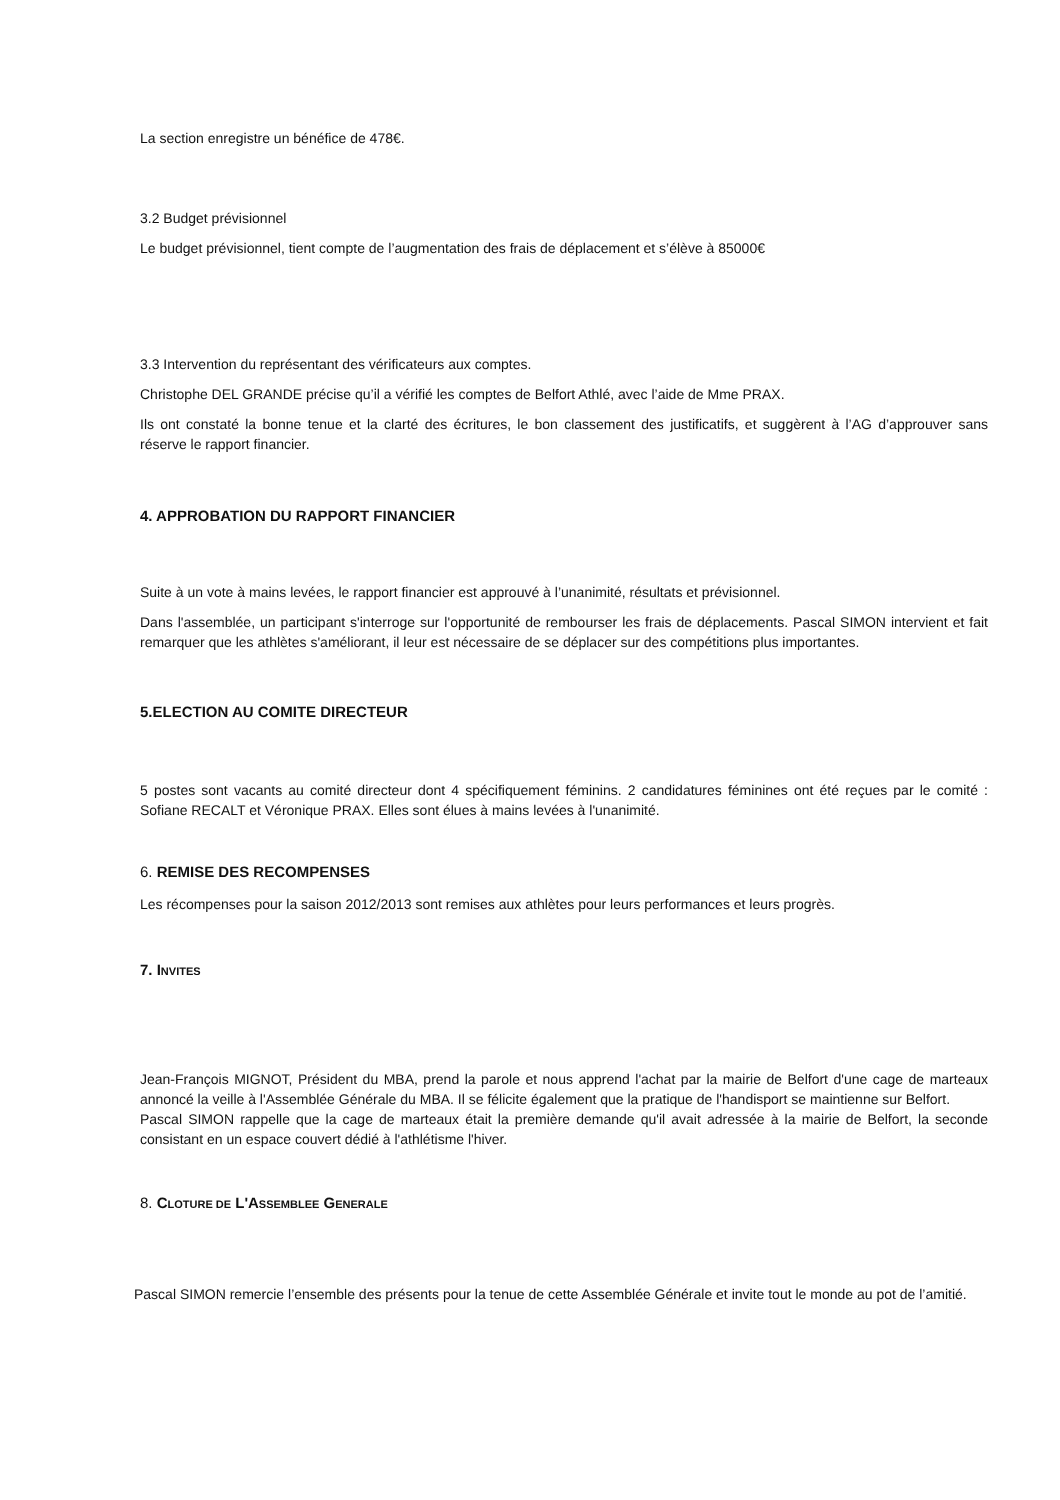La section enregistre un bénéfice de 478€.
3.2 Budget prévisionnel
Le budget prévisionnel, tient compte de l’augmentation des frais de déplacement et s’élève à 85000€
3.3 Intervention du représentant des vérificateurs aux comptes.
Christophe DEL GRANDE précise qu’il a vérifié les comptes de Belfort Athlé, avec l’aide de Mme PRAX.
Ils ont constaté la bonne tenue et la clarté des écritures, le bon classement des justificatifs, et suggèrent à l’AG d’approuver sans réserve le rapport financier.
4. APPROBATION DU RAPPORT FINANCIER
Suite à un vote à mains levées, le rapport financier est approuvé à l’unanimité, résultats et prévisionnel.
Dans l'assemblée, un participant s'interroge sur l'opportunité de rembourser les frais de déplacements. Pascal SIMON intervient et fait remarquer que les athlètes s'améliorant, il leur est nécessaire de se déplacer sur des compétitions plus importantes.
5.ELECTION AU COMITE DIRECTEUR
5 postes sont vacants au comité directeur dont 4 spécifiquement féminins. 2 candidatures féminines ont été reçues par le comité : Sofiane RECALT et Véronique PRAX. Elles sont élues à mains levées à l'unanimité.
6. REMISE DES RECOMPENSES
Les récompenses pour la saison 2012/2013 sont remises aux athlètes pour leurs performances et leurs progrès.
7. INVITES
Jean-François MIGNOT, Président du MBA, prend la parole et nous apprend l'achat par la mairie de Belfort d'une cage de marteaux annoncé la veille à l'Assemblée Générale du MBA. Il se félicite également que la pratique de l'handisport se maintienne sur Belfort.
Pascal SIMON rappelle que la cage de marteaux était la première demande qu'il avait adressée à la mairie de Belfort, la seconde consistant en un espace couvert dédié à l'athlétisme l'hiver.
8. CLOTURE DE L'ASSEMBLEE GENERALE
Pascal SIMON remercie l’ensemble des présents pour la tenue de cette Assemblée Générale et invite tout le monde au pot de l’amitié.